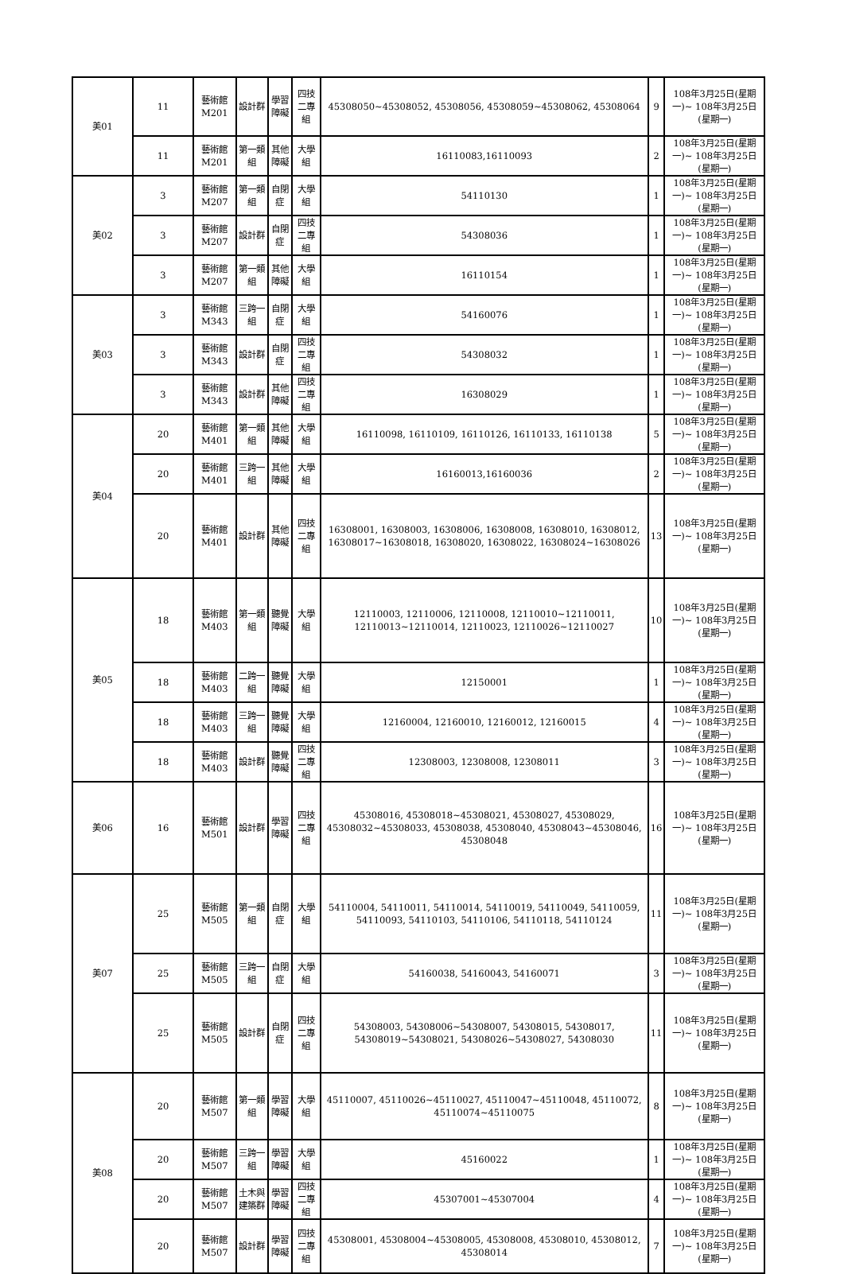| 美01 | 11 | 藝術館M201 | 設計群 | 學習障礙 | 四技二專組 | 45308050~45308052, 45308056, 45308059~45308062, 45308064 | 9 | 108年3月25日(星期一)~ 108年3月25日(星期一) |
| | 11 | 藝術館M201 | 第一類組 | 其他障礙 | 大學組 | 16110083,16110093 | 2 | 108年3月25日(星期一)~ 108年3月25日(星期一) |
| 美02 | 3 | 藝術館M207 | 第一類組 | 自閉症 | 大學組 | 54110130 | 1 | 108年3月25日(星期一)~ 108年3月25日(星期一) |
| | 3 | 藝術館M207 | 設計群 | 自閉症 | 四技二專組 | 54308036 | 1 | 108年3月25日(星期一)~ 108年3月25日(星期一) |
| | 3 | 藝術館M207 | 第一類組 | 其他障礙 | 大學組 | 16110154 | 1 | 108年3月25日(星期一)~ 108年3月25日(星期一) |
| 美03 | 3 | 藝術館M343 | 三跨一組 | 自閉症 | 大學組 | 54160076 | 1 | 108年3月25日(星期一)~ 108年3月25日(星期一) |
| | 3 | 藝術館M343 | 設計群 | 自閉症 | 四技二專組 | 54308032 | 1 | 108年3月25日(星期一)~ 108年3月25日(星期一) |
| | 3 | 藝術館M343 | 設計群 | 其他障礙 | 四技二專組 | 16308029 | 1 | 108年3月25日(星期一)~ 108年3月25日(星期一) |
| 美04 | 20 | 藝術館M401 | 第一類組 | 其他障礙 | 大學組 | 16110098, 16110109, 16110126, 16110133, 16110138 | 5 | 108年3月25日(星期一)~ 108年3月25日(星期一) |
| | 20 | 藝術館M401 | 三跨一組 | 其他障礙 | 大學組 | 16160013,16160036 | 2 | 108年3月25日(星期一)~ 108年3月25日(星期一) |
| | 20 | 藝術館M401 | 設計群 | 其他障礙 | 四技二專組 | 16308001, 16308003, 16308006, 16308008, 16308010, 16308012, 16308017~16308018, 16308020, 16308022, 16308024~16308026 | 13 | 108年3月25日(星期一)~ 108年3月25日(星期一) |
| 美05 | 18 | 藝術館M403 | 第一類組 | 聽覺障礙 | 大學組 | 12110003, 12110006, 12110008, 12110010~12110011, 12110013~12110014, 12110023, 12110026~12110027 | 10 | 108年3月25日(星期一)~ 108年3月25日(星期一) |
| | 18 | 藝術館M403 | 二跨一組 | 聽覺障礙 | 大學組 | 12150001 | 1 | 108年3月25日(星期一)~ 108年3月25日(星期一) |
| | 18 | 藝術館M403 | 三跨一組 | 聽覺障礙 | 大學組 | 12160004, 12160010, 12160012, 12160015 | 4 | 108年3月25日(星期一)~ 108年3月25日(星期一) |
| | 18 | 藝術館M403 | 設計群 | 聽覺障礙 | 四技二專組 | 12308003, 12308008, 12308011 | 3 | 108年3月25日(星期一)~ 108年3月25日(星期一) |
| 美06 | 16 | 藝術館M501 | 設計群 | 學習障礙 | 四技二專組 | 45308016, 45308018~45308021, 45308027, 45308029, 45308032~45308033, 45308038, 45308040, 45308043~45308046, 45308048 | 16 | 108年3月25日(星期一)~ 108年3月25日(星期一) |
| 美07 | 25 | 藝術館M505 | 第一類組 | 自閉症 | 大學組 | 54110004, 54110011, 54110014, 54110019, 54110049, 54110059, 54110093, 54110103, 54110106, 54110118, 54110124 | 11 | 108年3月25日(星期一)~ 108年3月25日(星期一) |
| | 25 | 藝術館M505 | 三跨一組 | 自閉症 | 大學組 | 54160038, 54160043, 54160071 | 3 | 108年3月25日(星期一)~ 108年3月25日(星期一) |
| | 25 | 藝術館M505 | 設計群 | 自閉症 | 四技二專組 | 54308003, 54308006~54308007, 54308015, 54308017, 54308019~54308021, 54308026~54308027, 54308030 | 11 | 108年3月25日(星期一)~ 108年3月25日(星期一) |
| 美08 | 20 | 藝術館M507 | 第一類組 | 學習障礙 | 大學組 | 45110007, 45110026~45110027, 45110047~45110048, 45110072, 45110074~45110075 | 8 | 108年3月25日(星期一)~ 108年3月25日(星期一) |
| | 20 | 藝術館M507 | 三跨一組 | 學習障礙 | 大學組 | 45160022 | 1 | 108年3月25日(星期一)~ 108年3月25日(星期一) |
| | 20 | 藝術館M507 | 土木與建築群 | 學習障礙 | 四技二專組 | 45307001~45307004 | 4 | 108年3月25日(星期一)~ 108年3月25日(星期一) |
| | 20 | 藝術館M507 | 設計群 | 學習障礙 | 四技二專組 | 45308001, 45308004~45308005, 45308008, 45308010, 45308012, 45308014 | 7 | 108年3月25日(星期一)~ 108年3月25日(星期一) |